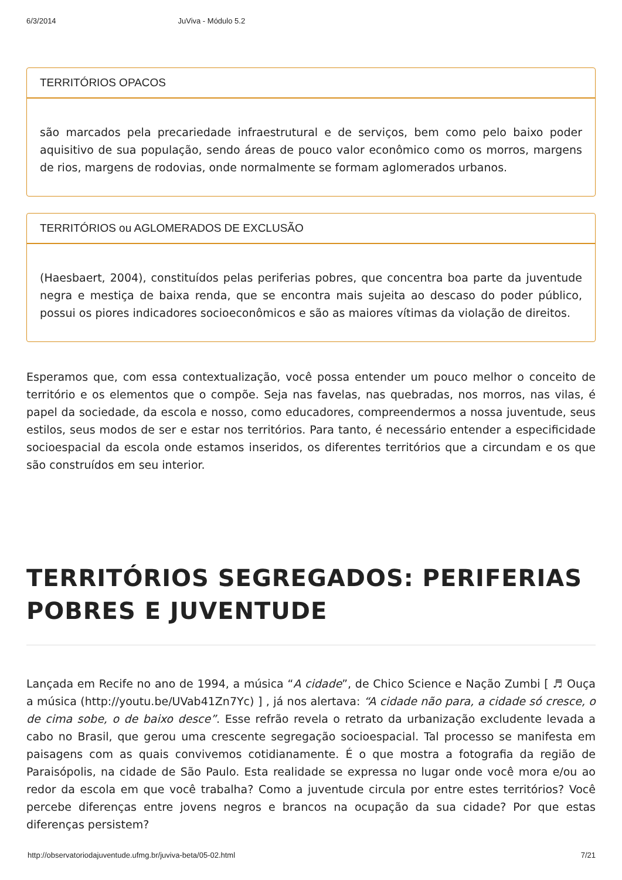6/3/2014 JuViva - Módulo 5.2
TERRITÓRIOS OPACOS
são marcados pela precariedade infraestrutural e de serviços, bem como pelo baixo poder aquisitivo de sua população, sendo áreas de pouco valor econômico como os morros, margens de rios, margens de rodovias, onde normalmente se formam aglomerados urbanos.
TERRITÓRIOS ou AGLOMERADOS DE EXCLUSÃO
(Haesbaert, 2004), constituídos pelas periferias pobres, que concentra boa parte da juventude negra e mestiça de baixa renda, que se encontra mais sujeita ao descaso do poder público, possui os piores indicadores socioeconômicos e são as maiores vítimas da violação de direitos.
Esperamos que, com essa contextualização, você possa entender um pouco melhor o conceito de território e os elementos que o compõe. Seja nas favelas, nas quebradas, nos morros, nas vilas, é papel da sociedade, da escola e nosso, como educadores, compreendermos a nossa juventude, seus estilos, seus modos de ser e estar nos territórios. Para tanto, é necessário entender a especificidade socioespacial da escola onde estamos inseridos, os diferentes territórios que a circundam e os que são construídos em seu interior.
TERRITÓRIOS SEGREGADOS: PERIFERIAS POBRES E JUVENTUDE
Lançada em Recife no ano de 1994, a música “A cidade”, de Chico Science e Nação Zumbi [ ♬ Ouça a música (http://youtu.be/UVab41Zn7Yc) ] , já nos alertava: “A cidade não para, a cidade só cresce, o de cima sobe, o de baixo desce”. Esse refrão revela o retrato da urbanização excludente levada a cabo no Brasil, que gerou uma crescente segregação socioespacial. Tal processo se manifesta em paisagens com as quais convivemos cotidianamente. É o que mostra a fotografia da região de Paraisópolis, na cidade de São Paulo. Esta realidade se expressa no lugar onde você mora e/ou ao redor da escola em que você trabalha? Como a juventude circula por entre estes territórios? Você percebe diferenças entre jovens negros e brancos na ocupação da sua cidade? Por que estas diferenças persistem?
http://observatoriodajuventude.ufmg.br/juviva-beta/05-02.html 7/21